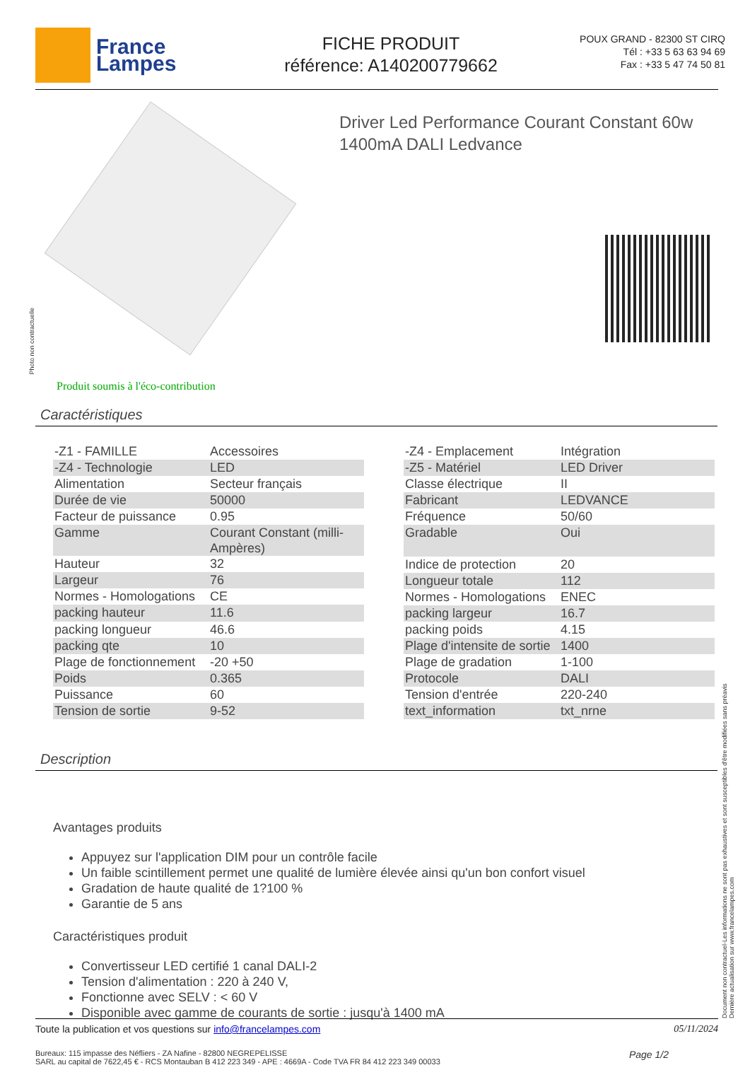France
Lampes
FICHE PRODUIT
référence: A140200779662
POUX GRAND - 82300 ST CIRQ
Tél : +33 5 63 63 94 69
Fax : +33 5 47 74 50 81
Driver Led Performance Courant Constant 60w 1400mA DALI Ledvance
Photo non contractuelle
Produit soumis à l'éco-contribution
Caractéristiques
| -Z1 - FAMILLE | Accessoires |
| -Z4 - Technologie | LED |
| Alimentation | Secteur français |
| Durée de vie | 50000 |
| Facteur de puissance | 0.95 |
| Gamme | Courant Constant (milli-Ampères) |
| Hauteur | 32 |
| Largeur | 76 |
| Normes - Homologations | CE |
| packing hauteur | 11.6 |
| packing longueur | 46.6 |
| packing qte | 10 |
| Plage de fonctionnement | -20 +50 |
| Poids | 0.365 |
| Puissance | 60 |
| Tension de sortie | 9-52 |
| -Z4 - Emplacement | Intégration |
| -Z5 - Matériel | LED Driver |
| Classe électrique | II |
| Fabricant | LEDVANCE |
| Fréquence | 50/60 |
| Gradable | Oui |
| Indice de protection | 20 |
| Longueur totale | 112 |
| Normes - Homologations | ENEC |
| packing largeur | 16.7 |
| packing poids | 4.15 |
| Plage d'intensite de sortie | 1400 |
| Plage de gradation | 1-100 |
| Protocole | DALI |
| Tension d'entrée | 220-240 |
| text_information | txt_nrne |
Description
Avantages produits
Appuyez sur l'application DIM pour un contrôle facile
Un faible scintillement permet une qualité de lumière élevée ainsi qu'un bon confort visuel
Gradation de haute qualité de 1?100 %
Garantie de 5 ans
Caractéristiques produit
Convertisseur LED certifié 1 canal DALI-2
Tension d'alimentation : 220 à 240 V,
Fonctionne avec SELV : < 60 V
Disponible avec gamme de courants de sortie : jusqu'à 1400 mA
Toute la publication et vos questions sur info@francelampes.com 05/11/2024
Bureaux: 115 impasse des Néfliers - ZA Nafine - 82800 NEGREPELISSE
SARL au capital de 7622,45 € - RCS Montauban B 412 223 349 - APE : 4669A - Code TVA FR 84 412 223 349 00033 Page 1/2
Document non contractuel-Les informations ne sont pas exhaustives et sont susceptibles d'être modifiées sans préavis
Dernière actualisation sur www.francelampes.com